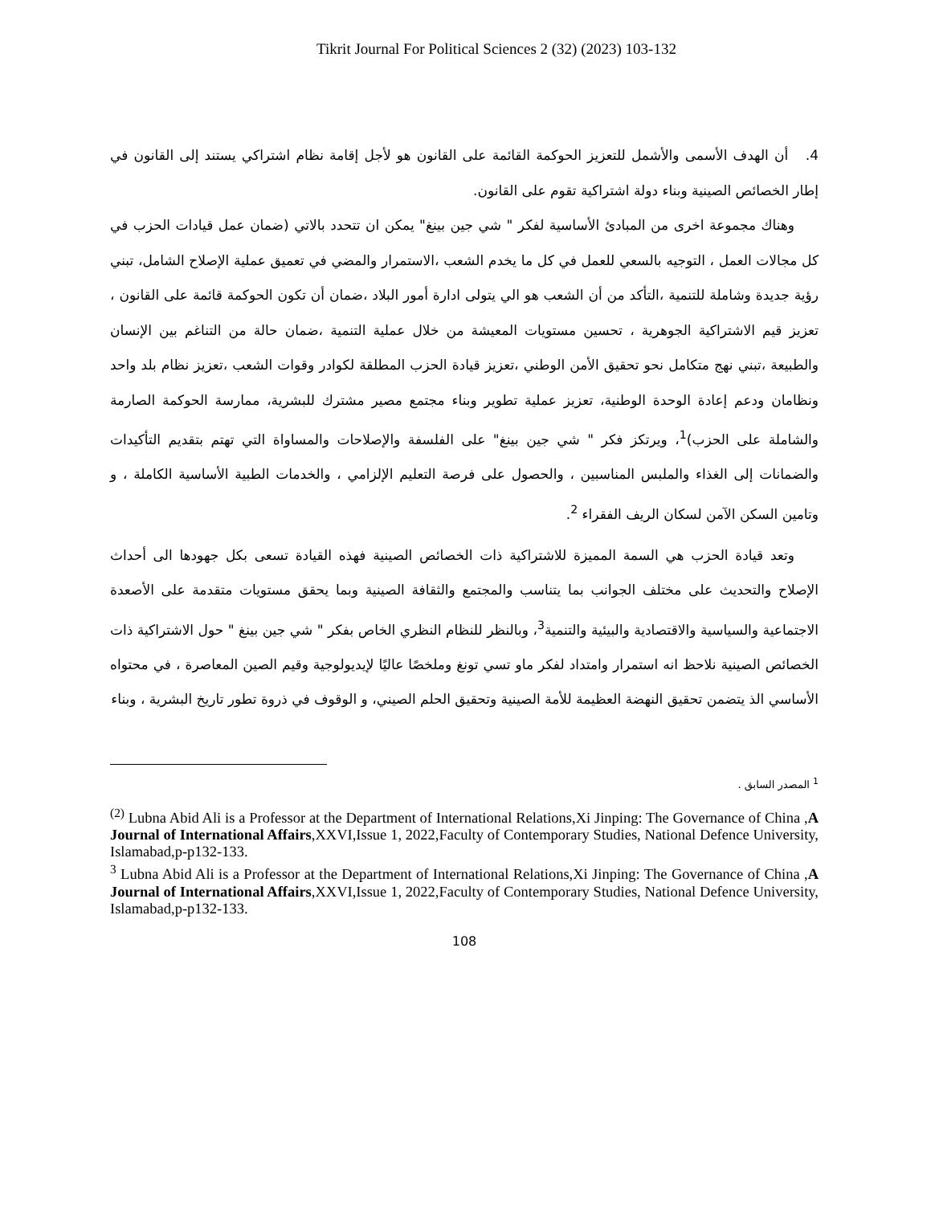Tikrit Journal For Political Sciences 2 (32) (2023) 103-132
4. أن الهدف الأسمى والأشمل للتعزيز الحوكمة القائمة على القانون هو لأجل إقامة نظام اشتراكي يستند إلى القانون في إطار الخصائص الصينية وبناء دولة اشتراكية تقوم على القانون.
وهناك مجموعة اخرى من المبادئ الأساسية لفكر " شي جين بينغ" يمكن ان تتحدد بالاتي (ضمان عمل قيادات الحزب في كل مجالات العمل ، التوجيه بالسعي للعمل في كل ما يخدم الشعب ،الاستمرار والمضي في تعميق عملية الإصلاح الشامل، تبني رؤية جديدة وشاملة للتنمية ،التأكد من أن الشعب هو الي يتولى ادارة أمور البلاد ،ضمان أن تكون الحوكمة قائمة على القانون ، تعزيز قيم الاشتراكية الجوهرية ، تحسين مستويات المعيشة من خلال عملية التنمية ،ضمان حالة من التناغم بين الإنسان والطبيعة ،تبني نهج متكامل نحو تحقيق الأمن الوطني ،تعزيز قيادة الحزب المطلقة لكوادر وقوات الشعب ،تعزيز نظام بلد واحد ونظامان ودعم إعادة الوحدة الوطنية، تعزيز عملية تطوير وبناء مجتمع مصير مشترك للبشرية، ممارسة الحوكمة الصارمة والشاملة على الحزب)<sup>1</sup>، ويرتكز فكر " شي جين بينغ" على الفلسفة والإصلاحات والمساواة التي تهتم بتقديم التأكيدات والضمانات إلى الغذاء والملبس المناسبين ، والحصول على فرصة التعليم الإلزامي ، والخدمات الطبية الأساسية الكاملة ، و وتامين السكن الآمن لسكان الريف الفقراء <sup>2</sup>.
وتعد قيادة الحزب هي السمة المميزة للاشتراكية ذات الخصائص الصينية فهذه القيادة تسعى بكل جهودها الى أحداث الإصلاح والتحديث على مختلف الجوانب بما يتناسب والمجتمع والثقافة الصينية وبما يحقق مستويات متقدمة على الأصعدة الاجتماعية والسياسية والاقتصادية والبيئية والتنمية<sup>3</sup>، وبالنظر للنظام النظري الخاص بفكر " شي جين بينغ " حول الاشتراكية ذات الخصائص الصينية نلاحظ انه استمرار وامتداد لفكر ماو تسي تونغ وملخصًا عاليًا لإيديولوجية وقيم الصين المعاصرة ، في محتواه الأساسي الذ يتضمن تحقيق النهضة العظيمة للأمة الصينية وتحقيق الحلم الصيني، و الوقوف في ذروة تطور تاريخ البشرية ، وبناء
<sup>1</sup> المصدر السابق .
<sup>(2)</sup> Lubna Abid Ali is a Professor at the Department of International Relations,Xi Jinping: The Governance of China ,A Journal of International Affairs,XXVI,Issue 1, 2022,Faculty of Contemporary Studies, National Defence University, Islamabad,p-p132-133.
<sup>3</sup> Lubna Abid Ali is a Professor at the Department of International Relations,Xi Jinping: The Governance of China ,A Journal of International Affairs,XXVI,Issue 1, 2022,Faculty of Contemporary Studies, National Defence University, Islamabad,p-p132-133.
108